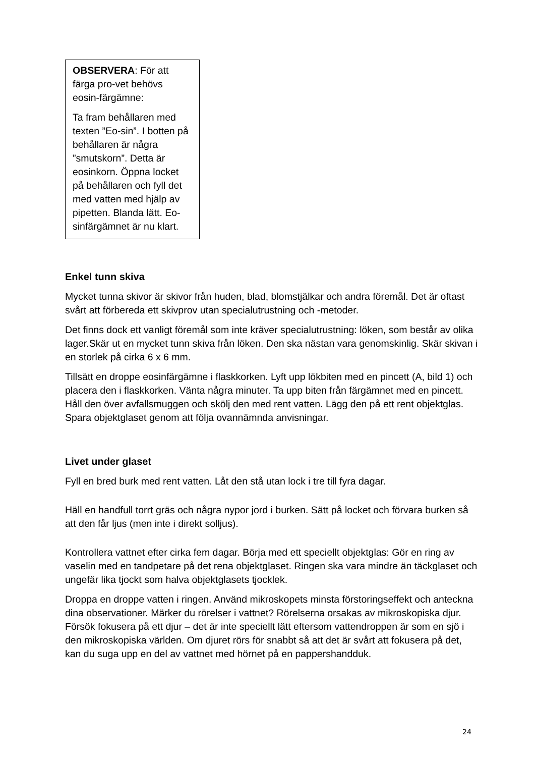OBSERVERA: För att färga pro-vet behövs eosin-färgämne:
Ta fram behållaren med texten ”Eo-sin”. I botten på behållaren är några ”smutskorn”. Detta är eosinkorn. Öppna locket på behållaren och fyll det med vatten med hjälp av pipetten. Blanda lätt. Eo-sinfärgämnet är nu klart.
Enkel tunn skiva
Mycket tunna skivor är skivor från huden, blad, blomstjälkar och andra föremål. Det är oftast svårt att förbereda ett skivprov utan specialutrustning och -metoder.
Det finns dock ett vanligt föremål som inte kräver specialutrustning: löken, som består av olika lager.Skär ut en mycket tunn skiva från löken. Den ska nästan vara genomskinlig. Skär skivan i en storlek på cirka 6 x 6 mm.
Tillsätt en droppe eosinfärgämne i flaskkorken. Lyft upp lökbiten med en pincett (A, bild 1) och placera den i flaskkorken. Vänta några minuter. Ta upp biten från färgämnet med en pincett. Håll den över avfallsmuggen och skölj den med rent vatten. Lägg den på ett rent objektglas. Spara objektglaset genom att följa ovannämnda anvisningar.
Livet under glaset
Fyll en bred burk med rent vatten. Låt den stå utan lock i tre till fyra dagar.
Häll en handfull torrt gräs och några nypor jord i burken. Sätt på locket och förvara burken så att den får ljus (men inte i direkt solljus).
Kontrollera vattnet efter cirka fem dagar. Börja med ett speciellt objektglas: Gör en ring av vaselin med en tandpetare på det rena objektglaset. Ringen ska vara mindre än täckglaset och ungefär lika tjockt som halva objektglasets tjocklek.
Droppa en droppe vatten i ringen. Använd mikroskopets minsta förstoringseffekt och anteckna dina observationer. Märker du rörelser i vattnet? Rörelserna orsakas av mikroskopiska djur. Försök fokusera på ett djur – det är inte speciellt lätt eftersom vattendroppen är som en sjö i den mikroskopiska världen. Om djuret rörs för snabbt så att det är svårt att fokusera på det, kan du suga upp en del av vattnet med hörnet på en pappershandduk.
24